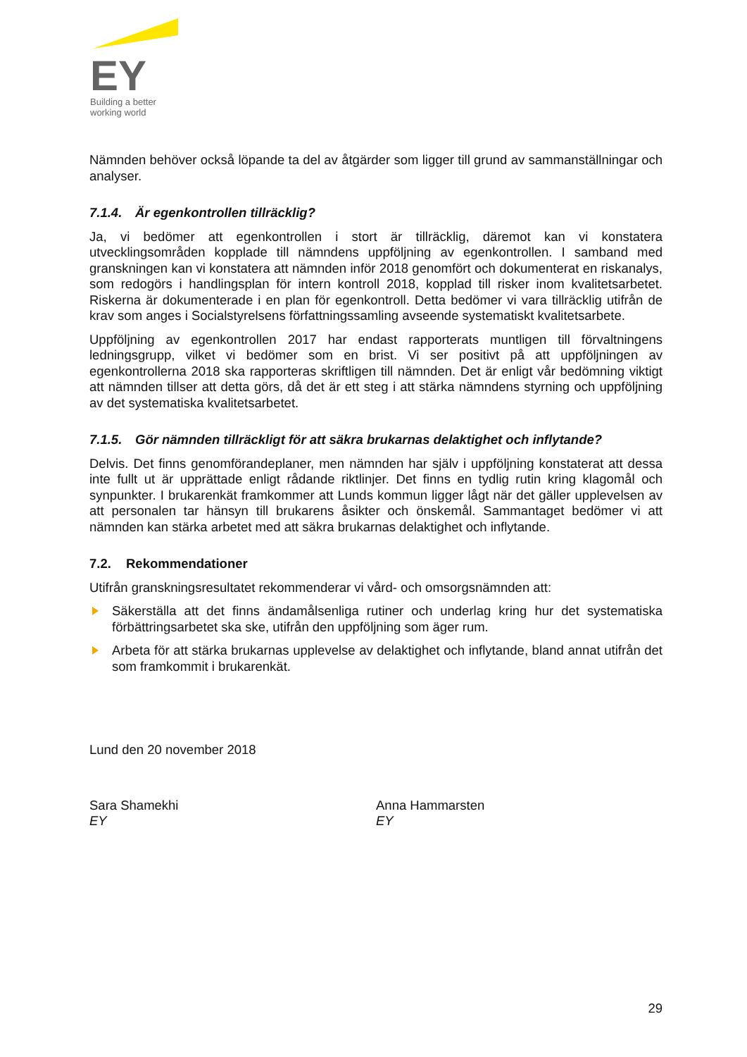EY
Building a better
working world
Nämnden behöver också löpande ta del av åtgärder som ligger till grund av sammanställningar och analyser.
7.1.4. Är egenkontrollen tillräcklig?
Ja, vi bedömer att egenkontrollen i stort är tillräcklig, däremot kan vi konstatera utvecklingsområden kopplade till nämndens uppföljning av egenkontrollen. I samband med granskningen kan vi konstatera att nämnden inför 2018 genomfört och dokumenterat en riskanalys, som redogörs i handlingsplan för intern kontroll 2018, kopplad till risker inom kvalitetsarbetet. Riskerna är dokumenterade i en plan för egenkontroll. Detta bedömer vi vara tillräcklig utifrån de krav som anges i Socialstyrelsens författningssamling avseende systematiskt kvalitetsarbete.
Uppföljning av egenkontrollen 2017 har endast rapporterats muntligen till förvaltningens ledningsgrupp, vilket vi bedömer som en brist. Vi ser positivt på att uppföljningen av egenkontrollerna 2018 ska rapporteras skriftligen till nämnden. Det är enligt vår bedömning viktigt att nämnden tillser att detta görs, då det är ett steg i att stärka nämndens styrning och uppföljning av det systematiska kvalitetsarbetet.
7.1.5. Gör nämnden tillräckligt för att säkra brukarnas delaktighet och inflytande?
Delvis. Det finns genomförandeplaner, men nämnden har själv i uppföljning konstaterat att dessa inte fullt ut är upprättade enligt rådande riktlinjer. Det finns en tydlig rutin kring klagomål och synpunkter. I brukarenkät framkommer att Lunds kommun ligger lågt när det gäller upplevelsen av att personalen tar hänsyn till brukarens åsikter och önskemål. Sammantaget bedömer vi att nämnden kan stärka arbetet med att säkra brukarnas delaktighet och inflytande.
7.2. Rekommendationer
Utifrån granskningsresultatet rekommenderar vi vård- och omsorgsnämnden att:
Säkerställa att det finns ändamålsenliga rutiner och underlag kring hur det systematiska förbättringsarbetet ska ske, utifrån den uppföljning som äger rum.
Arbeta för att stärka brukarnas upplevelse av delaktighet och inflytande, bland annat utifrån det som framkommit i brukarenkät.
Lund den 20 november 2018
Sara Shamekhi
EY
Anna Hammarsten
EY
29